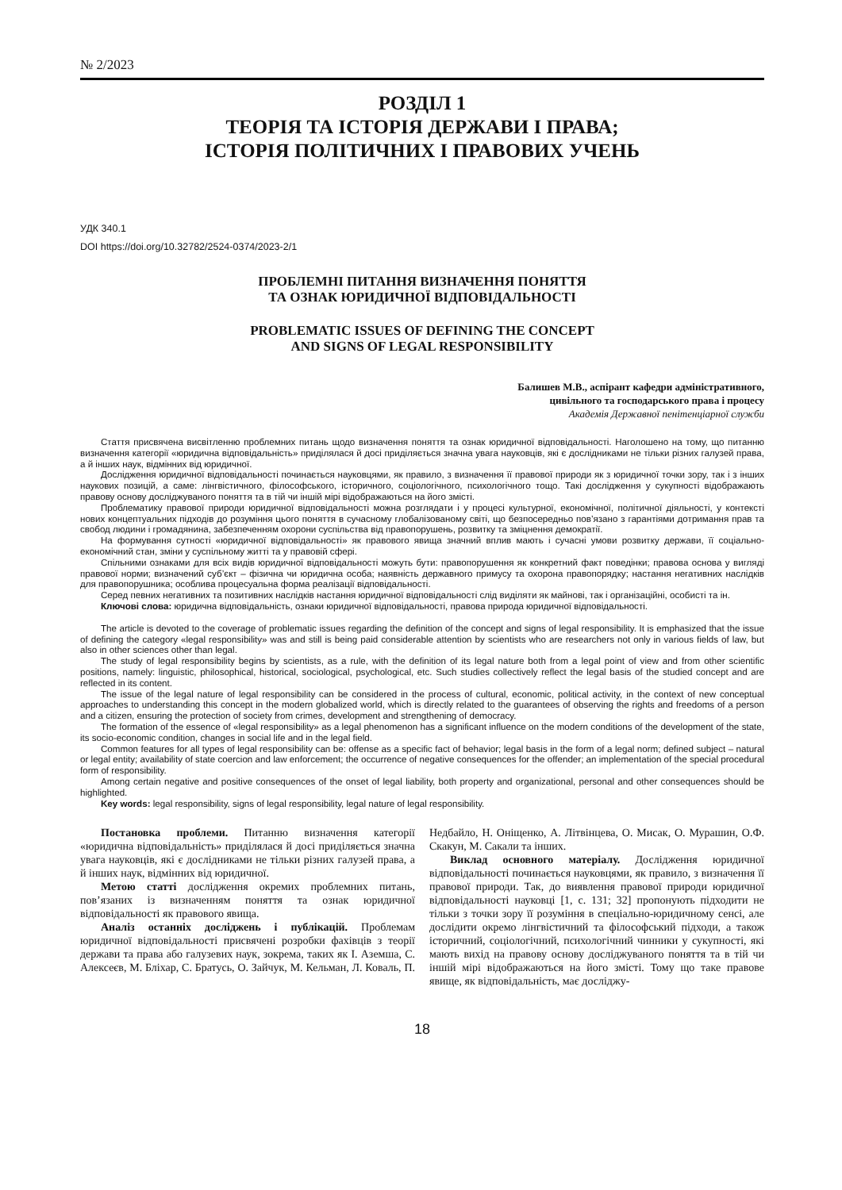№ 2/2023
РОЗДІЛ 1
ТЕОРІЯ ТА ІСТОРІЯ ДЕРЖАВИ І ПРАВА;
ІСТОРІЯ ПОЛІТИЧНИХ І ПРАВОВИХ УЧЕНЬ
УДК 340.1
DOI https://doi.org/10.32782/2524-0374/2023-2/1
ПРОБЛЕМНІ ПИТАННЯ ВИЗНАЧЕННЯ ПОНЯТТЯ
ТА ОЗНАК ЮРИДИЧНОЇ ВІДПОВІДАЛЬНОСТІ
PROBLEMATIC ISSUES OF DEFINING THE CONCEPT
AND SIGNS OF LEGAL RESPONSIBILITY
Балишев М.В., аспірант кафедри адміністративного,
цивільного та господарського права і процесу
Академія Державної пенітенціарної служби
Стаття присвячена висвітленню проблемних питань щодо визначення поняття та ознак юридичної відповідальності. Наголошено на тому, що питанню визначення категорії «юридична відповідальність» приділялася й досі приділяється значна увага науковців, які є дослідниками не тільки різних галузей права, а й інших наук, відмінних від юридичної.
Дослідження юридичної відповідальності починається науковцями, як правило, з визначення її правової природи як з юридичної точки зору, так і з інших наукових позицій, а саме: лінгвістичного, філософського, історичного, соціологічного, психологічного тощо. Такі дослідження у сукупності відображають правову основу досліджуваного поняття та в тій чи іншій мірі відображаються на його змісті.
Проблематику правової природи юридичної відповідальності можна розглядати і у процесі культурної, економічної, політичної діяльності, у контексті нових концептуальних підходів до розуміння цього поняття в сучасному глобалізованому світі, що безпосередньо пов’язано з гарантіями дотримання прав та свобод людини і громадянина, забезпеченням охорони суспільства від правопорушень, розвитку та зміцнення демократії.
На формування сутності «юридичної відповідальності» як правового явища значний вплив мають і сучасні умови розвитку держави, її соціально-економічний стан, зміни у суспільному житті та у правовій сфері.
Спільними ознаками для всіх видів юридичної відповідальності можуть бути: правопорушення як конкретний факт поведінки; правова основа у вигляді правової норми; визначений суб’єкт – фізична чи юридична особа; наявність державного примусу та охорона правопорядку; настання негативних наслідків для правопорушника; особлива процесуальна форма реалізації відповідальності.
Серед певних негативних та позитивних наслідків настання юридичної відповідальності слід виділяти як майнові, так і організаційні, особисті та ін.
Ключові слова: юридична відповідальність, ознаки юридичної відповідальності, правова природа юридичної відповідальності.
The article is devoted to the coverage of problematic issues regarding the definition of the concept and signs of legal responsibility. It is emphasized that the issue of defining the category «legal responsibility» was and still is being paid considerable attention by scientists who are researchers not only in various fields of law, but also in other sciences other than legal.
The study of legal responsibility begins by scientists, as a rule, with the definition of its legal nature both from a legal point of view and from other scientific positions, namely: linguistic, philosophical, historical, sociological, psychological, etc. Such studies collectively reflect the legal basis of the studied concept and are reflected in its content.
The issue of the legal nature of legal responsibility can be considered in the process of cultural, economic, political activity, in the context of new conceptual approaches to understanding this concept in the modern globalized world, which is directly related to the guarantees of observing the rights and freedoms of a person and a citizen, ensuring the protection of society from crimes, development and strengthening of democracy.
The formation of the essence of «legal responsibility» as a legal phenomenon has a significant influence on the modern conditions of the development of the state, its socio-economic condition, changes in social life and in the legal field.
Common features for all types of legal responsibility can be: offense as a specific fact of behavior; legal basis in the form of a legal norm; defined subject – natural or legal entity; availability of state coercion and law enforcement; the occurrence of negative consequences for the offender; an implementation of the special procedural form of responsibility.
Among certain negative and positive consequences of the onset of legal liability, both property and organizational, personal and other consequences should be highlighted.
Key words: legal responsibility, signs of legal responsibility, legal nature of legal responsibility.
Постановка проблеми. Питанню визначення категорії «юридична відповідальність» приділялася й досі приділяється значна увага науковців, які є дослідниками не тільки різних галузей права, а й інших наук, відмінних від юридичної.
Метою статті дослідження окремих проблемних питань, пов’язаних із визначенням поняття та ознак юридичної відповідальності як правового явища.
Аналіз останніх досліджень і публікацій. Проблемам юридичної відповідальності присвячені розробки фахівців з теорії держави та права або галузевих наук, зокрема, таких як І. Аземша, С. Алексеєв, М. Бліхар, С. Братусь, О. Зайчук, М. Кельман, Л. Коваль, П. Недбайло, Н. Оніщенко, А. Літвінцева, О. Мисак, О. Мурашин, О.Ф. Скакун, М. Сакали та інших.
Виклад основного матеріалу. Дослідження юридичної відповідальності починається науковцями, як правило, з визначення її правової природи. Так, до виявлення правової природи юридичної відповідальності науковці [1, с. 131; 32] пропонують підходити не тільки з точки зору її розуміння в спеціально-юридичному сенсі, але дослідити окремо лінгвістичний та філософський підходи, а також історичний, соціологічний, психологічний чинники у сукупності, які мають вихід на правову основу досліджуваного поняття та в тій чи іншій мірі відображаються на його змісті. Тому що таке правове явище, як відповідальність, має досліджу-
18